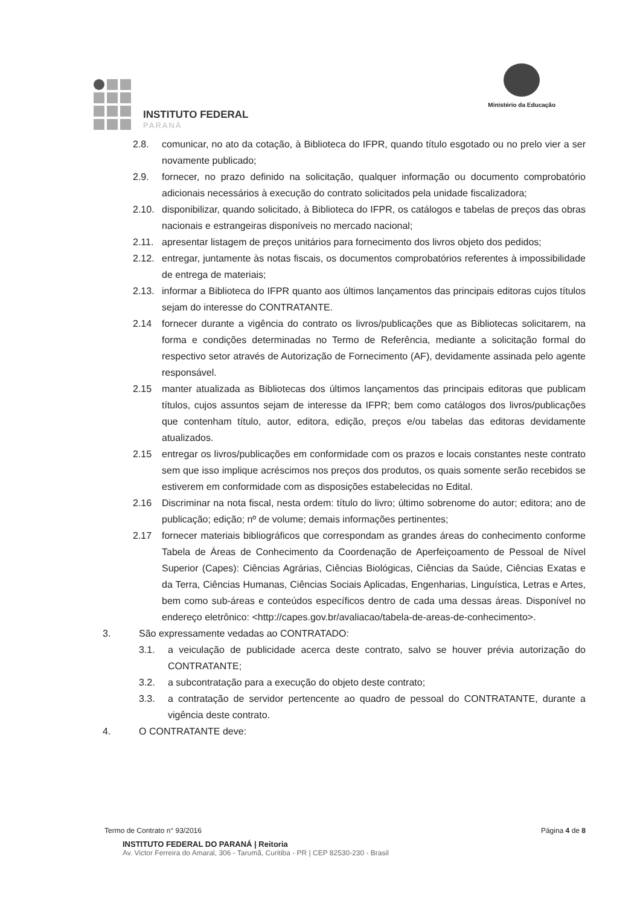INSTITUTO FEDERAL
PARANÁ
Ministério da Educação
2.8. comunicar, no ato da cotação, à Biblioteca do IFPR, quando título esgotado ou no prelo vier a ser novamente publicado;
2.9. fornecer, no prazo definido na solicitação, qualquer informação ou documento comprobatório adicionais necessários à execução do contrato solicitados pela unidade fiscalizadora;
2.10. disponibilizar, quando solicitado, à Biblioteca do IFPR, os catálogos e tabelas de preços das obras nacionais e estrangeiras disponíveis no mercado nacional;
2.11. apresentar listagem de preços unitários para fornecimento dos livros objeto dos pedidos;
2.12. entregar, juntamente às notas fiscais, os documentos comprobatórios referentes à impossibilidade de entrega de materiais;
2.13. informar a Biblioteca do IFPR quanto aos últimos lançamentos das principais editoras cujos títulos sejam do interesse do CONTRATANTE.
2.14 fornecer durante a vigência do contrato os livros/publicações que as Bibliotecas solicitarem, na forma e condições determinadas no Termo de Referência, mediante a solicitação formal do respectivo setor através de Autorização de Fornecimento (AF), devidamente assinada pelo agente responsável.
2.15 manter atualizada as Bibliotecas dos últimos lançamentos das principais editoras que publicam títulos, cujos assuntos sejam de interesse da IFPR; bem como catálogos dos livros/publicações que contenham título, autor, editora, edição, preços e/ou tabelas das editoras devidamente atualizados.
2.15 entregar os livros/publicações em conformidade com os prazos e locais constantes neste contrato sem que isso implique acréscimos nos preços dos produtos, os quais somente serão recebidos se estiverem em conformidade com as disposições estabelecidas no Edital.
2.16 Discriminar na nota fiscal, nesta ordem: título do livro; último sobrenome do autor; editora; ano de publicação; edição; nº de volume; demais informações pertinentes;
2.17 fornecer materiais bibliográficos que correspondam as grandes áreas do conhecimento conforme Tabela de Áreas de Conhecimento da Coordenação de Aperfeiçoamento de Pessoal de Nível Superior (Capes): Ciências Agrárias, Ciências Biológicas, Ciências da Saúde, Ciências Exatas e da Terra, Ciências Humanas, Ciências Sociais Aplicadas, Engenharias, Linguística, Letras e Artes, bem como sub-áreas e conteúdos específicos dentro de cada uma dessas áreas. Disponível no endereço eletrônico: <http://capes.gov.br/avaliacao/tabela-de-areas-de-conhecimento>.
3. São expressamente vedadas ao CONTRATADO:
3.1. a veiculação de publicidade acerca deste contrato, salvo se houver prévia autorização do CONTRATANTE;
3.2. a subcontratação para a execução do objeto deste contrato;
3.3. a contratação de servidor pertencente ao quadro de pessoal do CONTRATANTE, durante a vigência deste contrato.
4. O CONTRATANTE deve:
Termo de Contrato n° 93/2016 Página 4 de 8
INSTITUTO FEDERAL DO PARANÁ | Reitoria
Av. Victor Ferreira do Amaral, 306 - Tarumã, Curitiba - PR | CEP 82530-230 - Brasil